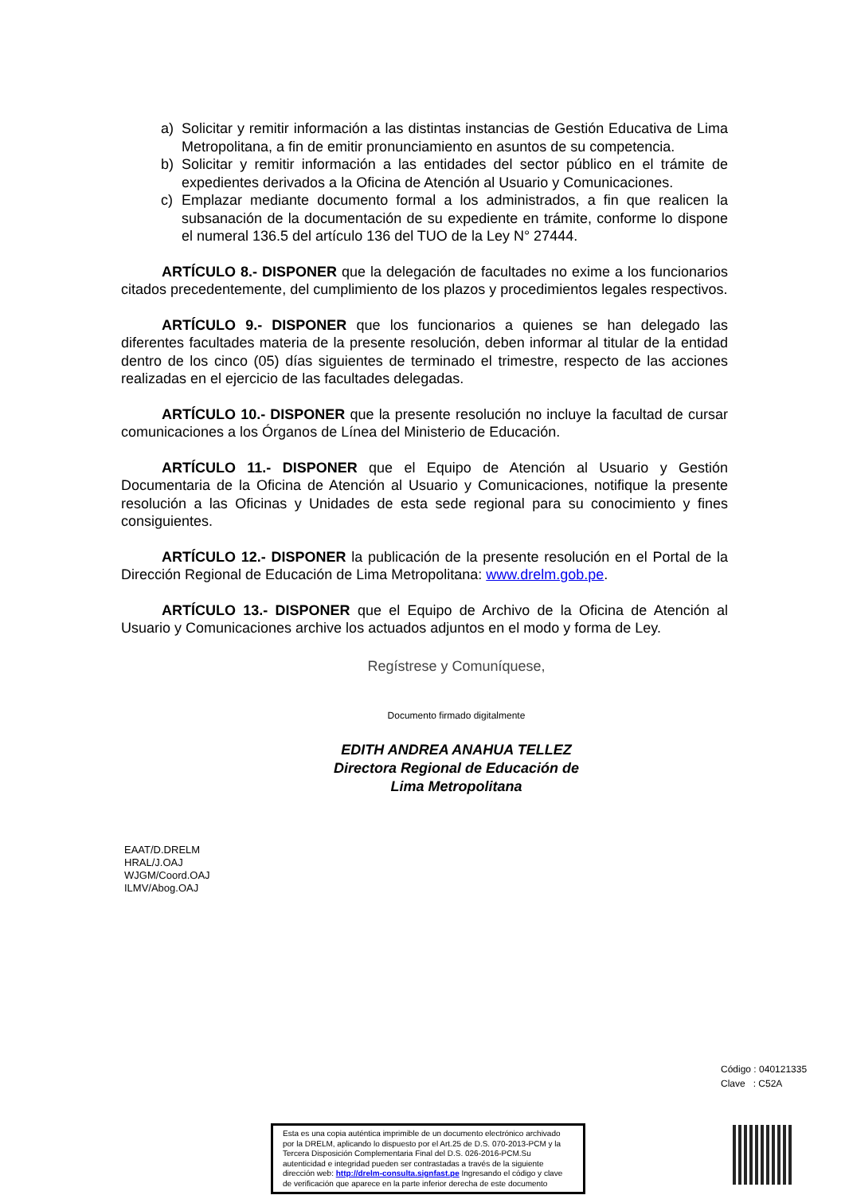a) Solicitar y remitir información a las distintas instancias de Gestión Educativa de Lima Metropolitana, a fin de emitir pronunciamiento en asuntos de su competencia.
b) Solicitar y remitir información a las entidades del sector público en el trámite de expedientes derivados a la Oficina de Atención al Usuario y Comunicaciones.
c) Emplazar mediante documento formal a los administrados, a fin que realicen la subsanación de la documentación de su expediente en trámite, conforme lo dispone el numeral 136.5 del artículo 136 del TUO de la Ley N° 27444.
ARTÍCULO 8.- DISPONER que la delegación de facultades no exime a los funcionarios citados precedentemente, del cumplimiento de los plazos y procedimientos legales respectivos.
ARTÍCULO 9.- DISPONER que los funcionarios a quienes se han delegado las diferentes facultades materia de la presente resolución, deben informar al titular de la entidad dentro de los cinco (05) días siguientes de terminado el trimestre, respecto de las acciones realizadas en el ejercicio de las facultades delegadas.
ARTÍCULO 10.- DISPONER que la presente resolución no incluye la facultad de cursar comunicaciones a los Órganos de Línea del Ministerio de Educación.
ARTÍCULO 11.- DISPONER que el Equipo de Atención al Usuario y Gestión Documentaria de la Oficina de Atención al Usuario y Comunicaciones, notifique la presente resolución a las Oficinas y Unidades de esta sede regional para su conocimiento y fines consiguientes.
ARTÍCULO 12.- DISPONER la publicación de la presente resolución en el Portal de la Dirección Regional de Educación de Lima Metropolitana: www.drelm.gob.pe.
ARTÍCULO 13.- DISPONER que el Equipo de Archivo de la Oficina de Atención al Usuario y Comunicaciones archive los actuados adjuntos en el modo y forma de Ley.
Regístrese y Comuníquese,
Documento firmado digitalmente
EDITH ANDREA ANAHUA TELLEZ
Directora Regional de Educación de
Lima Metropolitana
EAAT/D.DRELM
HRAL/J.OAJ
WJGM/Coord.OAJ
ILMV/Abog.OAJ
Código : 040121335
Clave : C52A
Esta es una copia auténtica imprimible de un documento electrónico archivado por la DRELM, aplicando lo dispuesto por el Art.25 de D.S. 070-2013-PCM y la Tercera Disposición Complementaria Final del D.S. 026-2016-PCM.Su autenticidad e integridad pueden ser contrastadas a través de la siguiente dirección web: http://drelm-consulta.signfast.pe Ingresando el código y clave de verificación que aparece en la parte inferior derecha de este documento